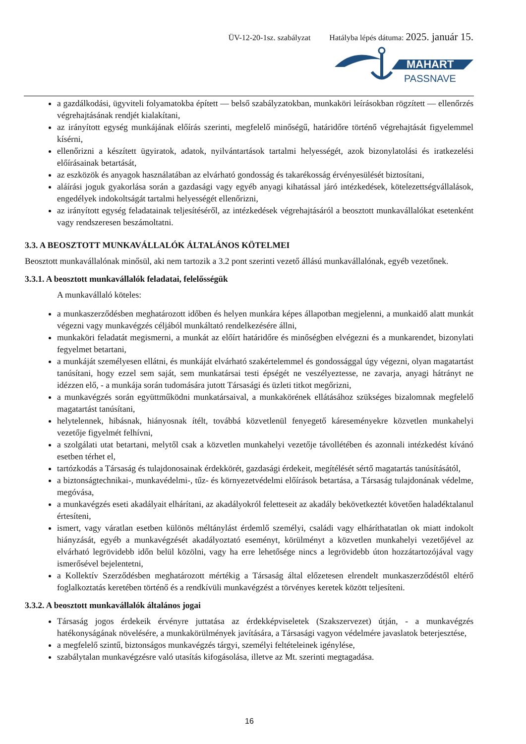ÜV-12-20-1sz. szabályzat Hatályba lépés dátuma: 2025. január 15.
MAHART
PASSNAVE
a gazdálkodási, ügyviteli folyamatokba épített — belső szabályzatokban, munkaköri leírásokban rögzített — ellenőrzés végrehajtásának rendjét kialakítani,
az irányított egység munkájának előírás szerinti, megfelelő minőségű, határidőre történő végrehajtását figyelemmel kísérni,
ellenőrizni a készített ügyiratok, adatok, nyilvántartások tartalmi helyességét, azok bizonylatolási és iratkezelési előírásainak betartását,
az eszközök és anyagok használatában az elvárható gondosság és takarékosság érvényesülését biztosítani,
aláírási joguk gyakorlása során a gazdasági vagy egyéb anyagi kihatással járó intézkedések, kötelezettségvállalások, engedélyek indokoltságát tartalmi helyességét ellenőrizni,
az irányított egység feladatainak teljesítéséről, az intézkedések végrehajtásáról a beosztott munkavállalókat esetenként vagy rendszeresen beszámoltatni.
3.3. A BEOSZTOTT MUNKAVÁLLALÓK ÁLTALÁNOS KÖTELMEI
Beosztott munkavállalónak minősül, aki nem tartozik a 3.2 pont szerinti vezető állású munkavállalónak, egyéb vezetőnek.
3.3.1. A beosztott munkavállalók feladatai, felelősségük
A munkavállaló köteles:
a munkaszerződésben meghatározott időben és helyen munkára képes állapotban megjelenni, a munkaidő alatt munkát végezni vagy munkavégzés céljából munkáltató rendelkezésére állni,
munkaköri feladatát megismerni, a munkát az előírt határidőre és minőségben elvégezni és a munkarendet, bizonylati fegyelmet betartani,
a munkáját személyesen ellátni, és munkáját elvárható szakértelemmel és gondossággal úgy végezni, olyan magatartást tanúsítani, hogy ezzel sem saját, sem munkatársai testi épségét ne veszélyeztesse, ne zavarja, anyagi hátrányt ne idézzen elő, - a munkája során tudomására jutott Társasági és üzleti titkot megőrizni,
a munkavégzés során együttműködni munkatársaival, a munkakörének ellátásához szükséges bizalomnak megfelelő magatartást tanúsítani,
helytelennek, hibásnak, hiányosnak ítélt, továbbá közvetlenül fenyegető káreseményekre közvetlen munkahelyi vezetője figyelmét felhívni,
a szolgálati utat betartani, melytől csak a közvetlen munkahelyi vezetője távollétében és azonnali intézkedést kívánó esetben térhet el,
tartózkodás a Társaság és tulajdonosainak érdekkörét, gazdasági érdekeit, megítélését sértő magatartás tanúsításától,
a biztonságtechnikai-, munkavédelmi-, tűz- és környezetvédelmi előírások betartása, a Társaság tulajdonának védelme, megóvása,
a munkavégzés eseti akadályait elhárítani, az akadályokról feletteseit az akadály bekövetkeztét követően haladéktalanul értesíteni,
ismert, vagy váratlan esetben különös méltánylást érdemlő személyi, családi vagy elháríthatatlan ok miatt indokolt hiányzását, egyéb a munkavégzését akadályoztató eseményt, körülményt a közvetlen munkahelyi vezetőjével az elvárható legrövidebb időn belül közölni, vagy ha erre lehetősége nincs a legrövidebb úton hozzátartozójával vagy ismerősével bejelentetni,
a Kollektív Szerződésben meghatározott mértékig a Társaság által előzetesen elrendelt munkaszerződéstől eltérő foglalkoztatás keretében történő és a rendkívüli munkavégzést a törvényes keretek között teljesíteni.
3.3.2. A beosztott munkavállalók általános jogai
Társaság jogos érdekeik érvényre juttatása az érdekképviseletek (Szakszervezet) útján, - a munkavégzés hatékonyságának növelésére, a munkakörülmények javítására, a Társasági vagyon védelmére javaslatok beterjesztése,
a megfelelő szintű, biztonságos munkavégzés tárgyi, személyi feltételeinek igénylése,
szabálytalan munkavégzésre való utasítás kifogásolása, illetve az Mt. szerinti megtagadása.
16